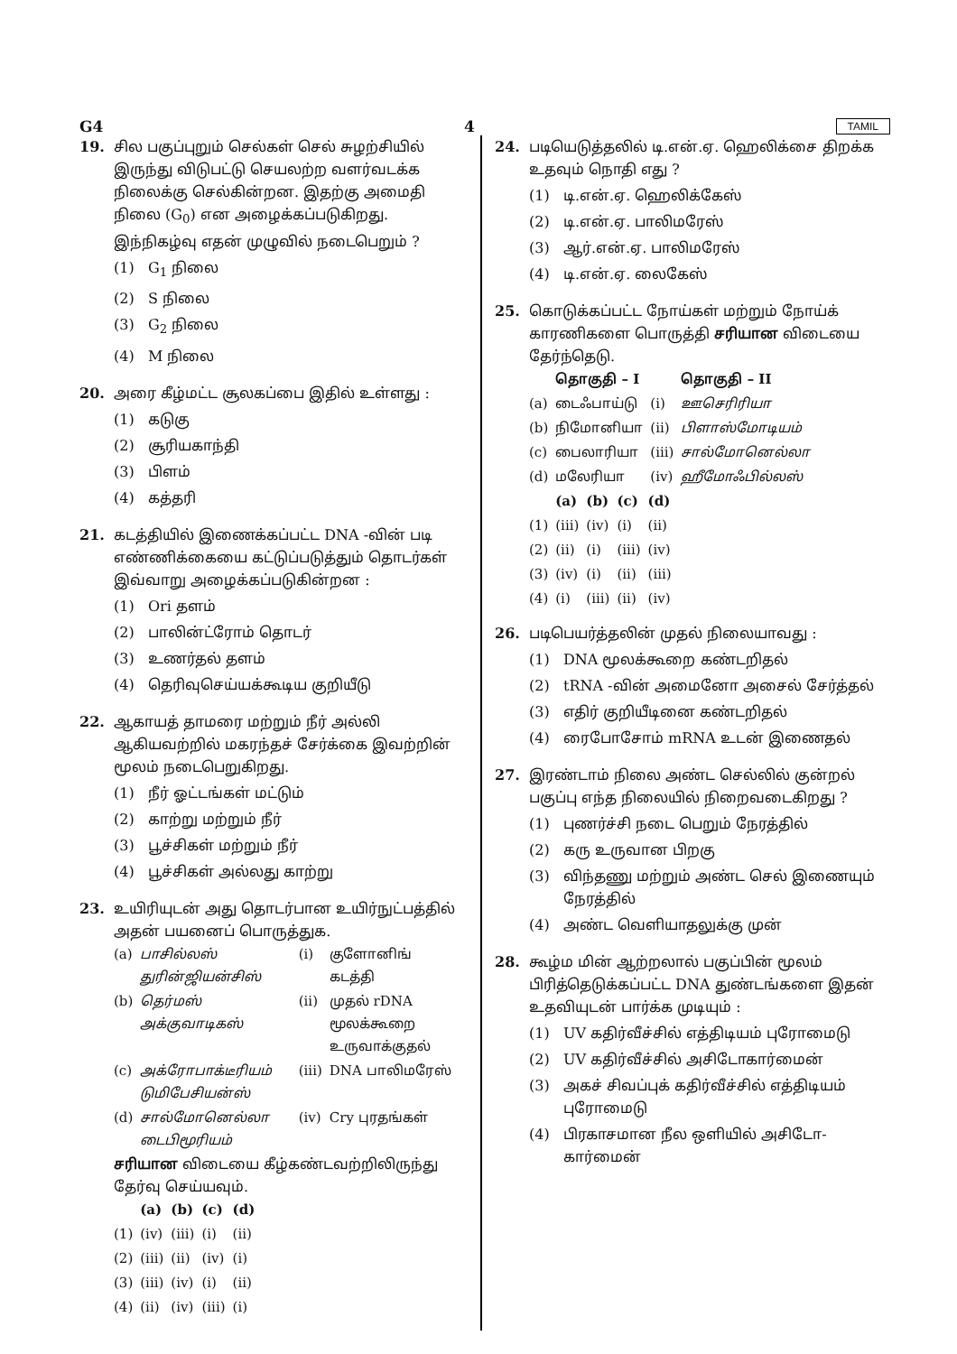G4 4 TAMIL
19. சில பகுப்புறும் செல்கள் செல் சுழற்சியில் இருந்து விடுபட்டு செயலற்ற வளர்வடக்க நிலைக்கு செல்கின்றன. இதற்கு அமைதி நிலை (G<sub>0</sub>) என அழைக்கப்படுகிறது. இந்நிகழ்வு எதன் முழுவில் நடைபெறும் ?
(1) G<sub>1</sub> நிலை
(2) S நிலை
(3) G<sub>2</sub> நிலை
(4) M நிலை
20. அரை கீழ்மட்ட சூலகப்பை இதில் உள்ளது :
(1) கடுகு
(2) சூரியகாந்தி
(3) பிளம்
(4) கத்தரி
21. கடத்தியில் இணைக்கப்பட்ட DNA -வின் படி எண்ணிக்கையை கட்டுப்படுத்தும் தொடர்கள் இவ்வாறு அழைக்கப்படுகின்றன :
(1) Ori தளம்
(2) பாலின்ட்ரோம் தொடர்
(3) உணர்தல் தளம்
(4) தெரிவுசெய்யக்கூடிய குறியீடு
22. ஆகாயத் தாமரை மற்றும் நீர் அல்லி ஆகியவற்றில் மகரந்தச் சேர்க்கை இவற்றின் மூலம் நடைபெறுகிறது.
(1) நீர் ஓட்டங்கள் மட்டும்
(2) காற்று மற்றும் நீர்
(3) பூச்சிகள் மற்றும் நீர்
(4) பூச்சிகள் அல்லது காற்று
23. உயிரியுடன் அது தொடர்பான உயிர்நுட்பத்தில் அதன் பயனைப் பொருத்துக.
| (a) | பாசில்லஸ் துரின்ஜியன்சிஸ் | (i) | குளோனிங் கடத்தி |
| (b) | தெர்மஸ் அக்குவாடிகஸ் | (ii) | முதல் rDNA மூலக்கூறை உருவாக்குதல் |
| (c) | அக்ரோபாக்டீரியம் டுமிபேசியன்ஸ் | (iii) | DNA பாலிமரேஸ் |
| (d) | சால்மோனெல்லா டைபிமூரியம் | (iv) | Cry புரதங்கள் |
சரியான விடையை கீழ்கண்டவற்றிலிருந்து தேர்வு செய்யவும்.
| | (a) | (b) | (c) | (d) |
| --- | --- | --- | --- | --- |
| (1) | (iv) | (iii) | (i) | (ii) |
| (2) | (iii) | (ii) | (iv) | (i) |
| (3) | (iii) | (iv) | (i) | (ii) |
| (4) | (ii) | (iv) | (iii) | (i) |
24. படியெடுத்தலில் டி.என்.ஏ. ஹெலிக்சை திறக்க உதவும் நொதி எது ?
(1) டி.என்.ஏ. ஹெலிக்கேஸ்
(2) டி.என்.ஏ. பாலிமரேஸ்
(3) ஆர்.என்.ஏ. பாலிமரேஸ்
(4) டி.என்.ஏ. லைகேஸ்
25. கொடுக்கப்பட்ட நோய்கள் மற்றும் நோய்க் காரணிகளை பொருத்தி சரியான விடையை தேர்ந்தெடு.
| | தொகுதி – I | | தொகுதி – II |
| --- | --- | --- | --- |
| (a) | டைஃபாய்டு | (i) | ஊசெரிரியா |
| (b) | நிமோனியா | (ii) | பிளாஸ்மோடியம் |
| (c) | பைலாரியா | (iii) | சால்மோனெல்லா |
| (d) | மலேரியா | (iv) | ஹீமோஃபில்லஸ் |
| | (a) | (b) | (c) | (d) |
| --- | --- | --- | --- | --- |
| (1) | (iii) | (iv) | (i) | (ii) |
| (2) | (ii) | (i) | (iii) | (iv) |
| (3) | (iv) | (i) | (ii) | (iii) |
| (4) | (i) | (iii) | (ii) | (iv) |
26. படிபெயர்த்தலின் முதல் நிலையாவது :
(1) DNA மூலக்கூறை கண்டறிதல்
(2) tRNA -வின் அமைனோ அசைல் சேர்த்தல்
(3) எதிர் குறியீடினை கண்டறிதல்
(4) ரைபோசோம் mRNA உடன் இணைதல்
27. இரண்டாம் நிலை அண்ட செல்லில் குன்றல் பகுப்பு எந்த நிலையில் நிறைவடைகிறது ?
(1) புணர்ச்சி நடை பெறும் நேரத்தில்
(2) கரு உருவான பிறகு
(3) விந்தணு மற்றும் அண்ட செல் இணையும் நேரத்தில்
(4) அண்ட வெளியாதலுக்கு முன்
28. கூழ்ம மின் ஆற்றலால் பகுப்பின் மூலம் பிரித்தெடுக்கப்பட்ட DNA துண்டங்களை இதன் உதவியுடன் பார்க்க முடியும் :
(1) UV கதிர்வீச்சில் எத்திடியம் புரோமைடு
(2) UV கதிர்வீச்சில் அசிடோகார்மைன்
(3) அகச் சிவப்புக் கதிர்வீச்சில் எத்திடியம் புரோமைடு
(4) பிரகாசமான நீல ஒளியில் அசிடோ-கார்மைன்